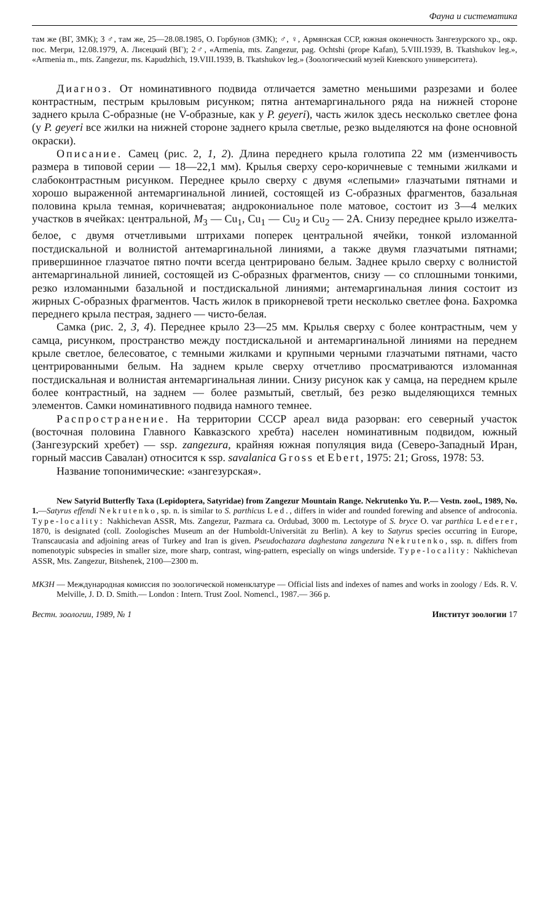Фауна и систематика
там же (ВГ, ЗМК); 3 ♂, там же, 25—28.08.1985, О. Горбунов (ЗМК); ♂, ♀, Армянская ССР, южная оконечность Зангезурского хр., окр. пос. Мегри, 12.08.1979, А. Лисецкий (ВГ); 2♂, «Armenia, mts. Zangezur, pag. Ochtshi (prope Kafan), 5.VIII.1939, B. Tkatshukov leg.», «Armenia m., mts. Zangezur, ms. Kapudzhich, 19.VIII.1939, B. Tkatshukov leg.» (Зоологический музей Киевского университета).
Диагноз. От номинативного подвида отличается заметно меньшими разрезами и более контрастным, пестрым крыловым рисунком; пятна антемаргинального ряда на нижней стороне заднего крыла С-образные (не V-образные, как у P. geyeri), часть жилок здесь несколько светлее фона (у P. geyeri все жилки на нижней стороне заднего крыла светлые, резко выделяются на фоне основной окраски).
Описание. Самец (рис. 2, 1, 2). Длина переднего крыла голотипа 22 мм (изменчивость размера в типовой серии — 18—22,1 мм). Крылья сверху серо-коричневые с темными жилками и слабоконтрастным рисунком. Переднее крыло сверху с двумя «слепыми» глазчатыми пятнами и хорошо выраженной антемаргинальной линией, состоящей из С-образных фрагментов, базальная половина крыла темная, коричневатая; андрокониальное поле матовое, состоит из 3—4 мелких участков в ячейках: центральной, M<sub>3</sub> — Cu<sub>1</sub>, Cu<sub>1</sub> — Cu<sub>2</sub> и Cu<sub>2</sub> — 2A. Снизу переднее крыло изжелта-белое, с двумя отчетливыми штрихами поперек центральной ячейки, тонкой изломанной постдискальной и волнистой антемаргинальной линиями, а также двумя глазчатыми пятнами; привершинное глазчатое пятно почти всегда центрировано белым. Заднее крыло сверху с волнистой антемаргинальной линией, состоящей из С-образных фрагментов, снизу — со сплошными тонкими, резко изломанными базальной и постдискальной линиями; антемаргинальная линия состоит из жирных С-образных фрагментов. Часть жилок в прикорневой трети несколько светлее фона. Бахромка переднего крыла пестрая, заднего — чисто-белая.
Самка (рис. 2, 3, 4). Переднее крыло 23—25 мм. Крылья сверху с более контрастным, чем у самца, рисунком, пространство между постдискальной и антемаргинальной линиями на переднем крыле светлое, белесоватое, с темными жилками и крупными черными глазчатыми пятнами, часто центрированными белым. На заднем крыле сверху отчетливо просматриваются изломанная постдискальная и волнистая антемаргинальная линии. Снизу рисунок как у самца, на переднем крыле более контрастный, на заднем — более размытый, светлый, без резко выделяющихся темных элементов. Самки номинативного подвида намного темнее.
Распространение. На территории СССР ареал вида разорван: его северный участок (восточная половина Главного Кавказского хребта) населен номинативным подвидом, южный (Зангезурский хребет) — ssp. zangezura, крайняя южная популяция вида (Северо-Западный Иран, горный массив Савалан) относится к ssp. savalanica Gross et Ebert, 1975: 21; Gross, 1978: 53.
Название топонимические: «зангезурская».
New Satyrid Butterfly Taxa (Lepidoptera, Satyridae) from Zangezur Mountain Range. Nekrutenko Yu. P.— Vestn. zool., 1989, No. 1.—Satyrus effendi Nekrutenko, sp. n. is similar to S. parthicus Led., differs in wider and rounded forewing and absence of androconia. Type-locality: Nakhichevan ASSR, Mts. Zangezur, Pazmara ca. Ordubad, 3000 m. Lectotype of S. bryce O. var parthica Lederer, 1870, is designated (coll. Zoologisches Museum an der Humboldt-Universität zu Berlin). A key to Satyrus species occurring in Europe, Transcaucasia and adjoining areas of Turkey and Iran is given. Pseudochazara daghestana zangezura Nekrutenko, ssp. n. differs from nomenotypic subspecies in smaller size, more sharp, contrast, wing-pattern, especially on wings underside. Type-locality: Nakhichevan ASSR, Mts. Zangezur, Bitshenek, 2100—2300 m.
МКЗН — Международная комиссия по зоологической номенклатуре — Official lists and indexes of names and works in zoology / Eds. R. V. Melville, J. D. D. Smith.— London : Intern. Trust Zool. Nomencl., 1987.— 366 p.
Вестн. зоологии, 1989, № 1 Институт зоологии 17